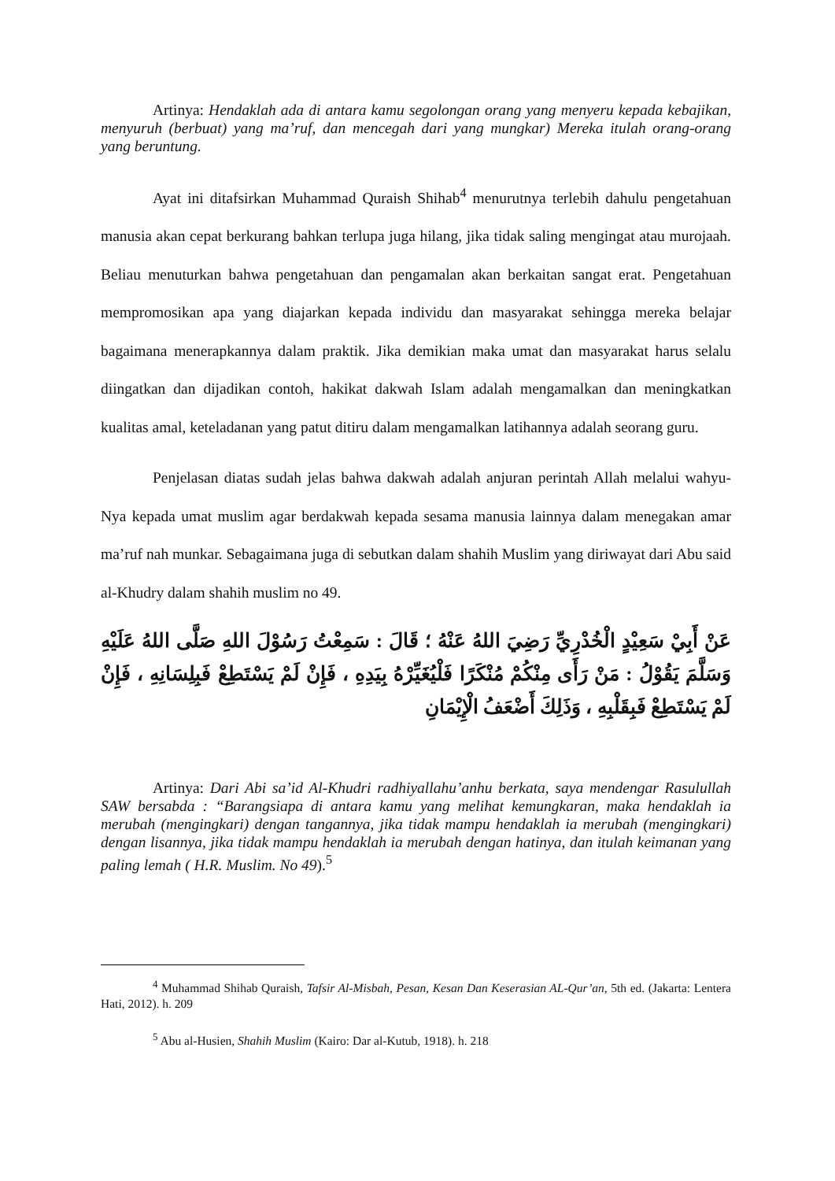Artinya: Hendaklah ada di antara kamu segolongan orang yang menyeru kepada kebajikan, menyuruh (berbuat) yang ma’ruf, dan mencegah dari yang mungkar) Mereka itulah orang-orang yang beruntung.
Ayat ini ditafsirkan Muhammad Quraish Shihab<sup>4</sup> menurutnya terlebih dahulu pengetahuan manusia akan cepat berkurang bahkan terlupa juga hilang, jika tidak saling mengingat atau murojaah. Beliau menuturkan bahwa pengetahuan dan pengamalan akan berkaitan sangat erat. Pengetahuan mempromosikan apa yang diajarkan kepada individu dan masyarakat sehingga mereka belajar bagaimana menerapkannya dalam praktik. Jika demikian maka umat dan masyarakat harus selalu diingatkan dan dijadikan contoh, hakikat dakwah Islam adalah mengamalkan dan meningkatkan kualitas amal, keteladanan yang patut ditiru dalam mengamalkan latihannya adalah seorang guru.
Penjelasan diatas sudah jelas bahwa dakwah adalah anjuran perintah Allah melalui wahyu-Nya kepada umat muslim agar berdakwah kepada sesama manusia lainnya dalam menegakan amar ma’ruf nah munkar. Sebagaimana juga di sebutkan dalam shahih Muslim yang diriwayat dari Abu said al-Khudry dalam shahih muslim no 49.
عَنْ أَبِيْ سَعِيْدٍ الْخُدْرِيِّ رَضِيَ اللهُ عَنْهُ ؛ قَالَ : سَمِعْتُ رَسُوْلَ اللهِ صَلَّى اللهُ عَلَيْهِ وَسَلَّمَ يَقُوْلُ : مَنْ رَأَى مِنْكُمْ مُنْكَرًا فَلْيُغَيِّرْهُ بِيَدِهِ ، فَإِنْ لَمْ يَسْتَطِعْ فَبِلِسَانِهِ ، فَإِنْ لَمْ يَسْتَطِعْ فَبِقَلْبِهِ ، وَذَلِكَ أَضْعَفُ الْإِيْمَانِ
Artinya: Dari Abi sa’id Al-Khudri radhiyallahu’anhu berkata, saya mendengar Rasulullah SAW bersabda : “Barangsiapa di antara kamu yang melihat kemungkaran, maka hendaklah ia merubah (mengingkari) dengan tangannya, jika tidak mampu hendaklah ia merubah (mengingkari) dengan lisannya, jika tidak mampu hendaklah ia merubah dengan hatinya, dan itulah keimanan yang paling lemah ( H.R. Muslim. No 49).<sup>5</sup>
<sup>4</sup> Muhammad Shihab Quraish, Tafsir Al-Misbah, Pesan, Kesan Dan Keserasian AL-Qur’an, 5th ed. (Jakarta: Lentera Hati, 2012). h. 209
<sup>5</sup> Abu al-Husien, Shahih Muslim (Kairo: Dar al-Kutub, 1918). h. 218